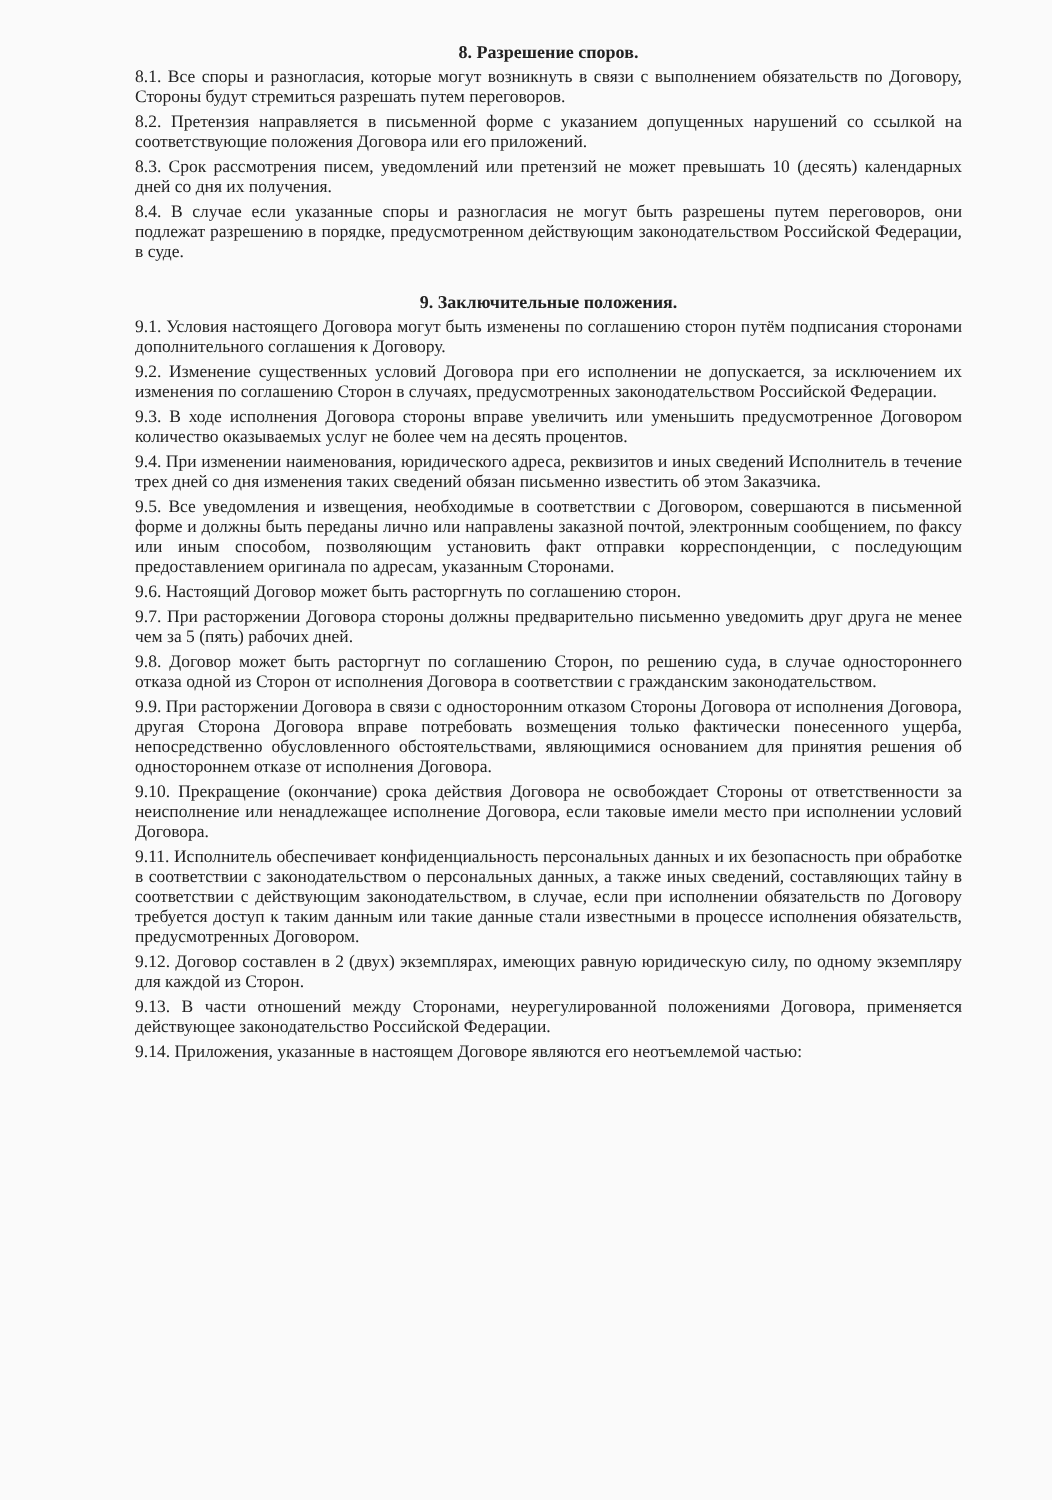8. Разрешение споров.
8.1. Все споры и разногласия, которые могут возникнуть в связи с выполнением обязательств по Договору, Стороны будут стремиться разрешать путем переговоров.
8.2. Претензия направляется в письменной форме с указанием допущенных нарушений со ссылкой на соответствующие положения Договора или его приложений.
8.3. Срок рассмотрения писем, уведомлений или претензий не может превышать 10 (десять) календарных дней со дня их получения.
8.4. В случае если указанные споры и разногласия не могут быть разрешены путем переговоров, они подлежат разрешению в порядке, предусмотренном действующим законодательством Российской Федерации, в суде.
9. Заключительные положения.
9.1. Условия настоящего Договора могут быть изменены по соглашению сторон путём подписания сторонами дополнительного соглашения к Договору.
9.2. Изменение существенных условий Договора при его исполнении не допускается, за исключением их изменения по соглашению Сторон в случаях, предусмотренных законодательством Российской Федерации.
9.3. В ходе исполнения Договора стороны вправе увеличить или уменьшить предусмотренное Договором количество оказываемых услуг не более чем на десять процентов.
9.4. При изменении наименования, юридического адреса, реквизитов и иных сведений Исполнитель в течение трех дней со дня изменения таких сведений обязан письменно известить об этом Заказчика.
9.5. Все уведомления и извещения, необходимые в соответствии с Договором, совершаются в письменной форме и должны быть переданы лично или направлены заказной почтой, электронным сообщением, по факсу или иным способом, позволяющим установить факт отправки корреспонденции, с последующим предоставлением оригинала по адресам, указанным Сторонами.
9.6. Настоящий Договор может быть расторгнуть по соглашению сторон.
9.7. При расторжении Договора стороны должны предварительно письменно уведомить друг друга не менее чем за 5 (пять) рабочих дней.
9.8. Договор может быть расторгнут по соглашению Сторон, по решению суда, в случае одностороннего отказа одной из Сторон от исполнения Договора в соответствии с гражданским законодательством.
9.9. При расторжении Договора в связи с односторонним отказом Стороны Договора от исполнения Договора, другая Сторона Договора вправе потребовать возмещения только фактически понесенного ущерба, непосредственно обусловленного обстоятельствами, являющимися основанием для принятия решения об одностороннем отказе от исполнения Договора.
9.10. Прекращение (окончание) срока действия Договора не освобождает Стороны от ответственности за неисполнение или ненадлежащее исполнение Договора, если таковые имели место при исполнении условий Договора.
9.11. Исполнитель обеспечивает конфиденциальность персональных данных и их безопасность при обработке в соответствии с законодательством о персональных данных, а также иных сведений, составляющих тайну в соответствии с действующим законодательством, в случае, если при исполнении обязательств по Договору требуется доступ к таким данным или такие данные стали известными в процессе исполнения обязательств, предусмотренных Договором.
9.12. Договор составлен в 2 (двух) экземплярах, имеющих равную юридическую силу, по одному экземпляру для каждой из Сторон.
9.13. В части отношений между Сторонами, неурегулированной положениями Договора, применяется действующее законодательство Российской Федерации.
9.14. Приложения, указанные в настоящем Договоре являются его неотъемлемой частью: